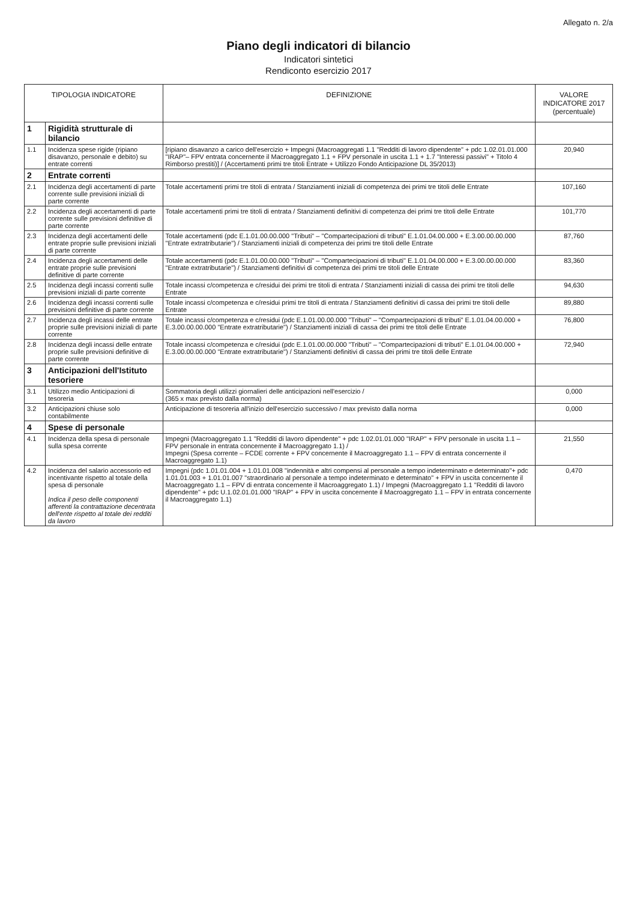Allegato n. 2/a
Piano degli indicatori di bilancio
Indicatori sintetici
Rendiconto esercizio 2017
| TIPOLOGIA INDICATORE | | DEFINIZIONE | VALORE INDICATORE 2017 (percentuale) |
| --- | --- | --- | --- |
| 1 | Rigidità strutturale di bilancio | | |
| 1.1 | Incidenza spese rigide (ripiano disavanzo, personale e debito) su entrate correnti | [ripiano disavanzo a carico dell'esercizio + Impegni (Macroaggregati 1.1 "Redditi di lavoro dipendente" + pdc 1.02.01.01.000 "IRAP"– FPV entrata concernente il Macroaggregato 1.1 + FPV personale in uscita 1.1 + 1.7 "Interessi passivi" + Titolo 4 Rimborso prestiti)] / (Accertamenti primi tre titoli Entrate + Utilizzo Fondo Anticipazione DL 35/2013) | 20,940 |
| 2 | Entrate correnti | | |
| 2.1 | Incidenza degli accertamenti di parte corrente sulle previsioni iniziali di parte corrente | Totale accertamenti primi tre titoli di entrata / Stanziamenti iniziali di competenza dei primi tre titoli delle Entrate | 107,160 |
| 2.2 | Incidenza degli accertamenti di parte corrente sulle previsioni definitive di parte corrente | Totale accertamenti primi tre titoli di entrata / Stanziamenti definitivi di competenza dei primi tre titoli delle Entrate | 101,770 |
| 2.3 | Incidenza degli accertamenti delle entrate proprie sulle previsioni iniziali di parte corrente | Totale accertamenti (pdc E.1.01.00.00.000 "Tributi" – "Compartecipazioni di tributi" E.1.01.04.00.000 + E.3.00.00.00.000 "Entrate extratributarie") / Stanziamenti iniziali di competenza dei primi tre titoli delle Entrate | 87,760 |
| 2.4 | Incidenza degli accertamenti delle entrate proprie sulle previsioni definitive di parte corrente | Totale accertamenti (pdc E.1.01.00.00.000 "Tributi" – "Compartecipazioni di tributi" E.1.01.04.00.000 + E.3.00.00.00.000 "Entrate extratributarie") / Stanziamenti definitivi di competenza dei primi tre titoli delle Entrate | 83,360 |
| 2.5 | Incidenza degli incassi correnti sulle previsioni iniziali di parte corrente | Totale incassi c/competenza e c/residui dei primi tre titoli di entrata / Stanziamenti iniziali di cassa dei primi tre titoli delle Entrate | 94,630 |
| 2.6 | Incidenza degli incassi correnti sulle previsioni definitive di parte corrente | Totale incassi c/competenza e c/residui primi tre titoli di entrata / Stanziamenti definitivi di cassa dei primi tre titoli delle Entrate | 89,880 |
| 2.7 | Incidenza degli incassi delle entrate proprie sulle previsioni iniziali di parte corrente | Totale incassi c/competenza e c/residui (pdc E.1.01.00.00.000 "Tributi" – "Compartecipazioni di tributi" E.1.01.04.00.000 + E.3.00.00.00.000 "Entrate extratributarie") / Stanziamenti iniziali di cassa dei primi tre titoli delle Entrate | 76,800 |
| 2.8 | Incidenza degli incassi delle entrate proprie sulle previsioni definitive di parte corrente | Totale incassi c/competenza e c/residui (pdc E.1.01.00.00.000 "Tributi" – "Compartecipazioni di tributi" E.1.01.04.00.000 + E.3.00.00.00.000 "Entrate extratributarie") / Stanziamenti definitivi di cassa dei primi tre titoli delle Entrate | 72,940 |
| 3 | Anticipazioni dell'Istituto tesoriere | | |
| 3.1 | Utilizzo medio Anticipazioni di tesoreria | Sommatoria degli utilizzi giornalieri delle anticipazioni nell'esercizio / (365 x max previsto dalla norma) | 0,000 |
| 3.2 | Anticipazioni chiuse solo contabilmente | Anticipazione di tesoreria all'inizio dell'esercizio successivo / max previsto dalla norma | 0,000 |
| 4 | Spese di personale | | |
| 4.1 | Incidenza della spesa di personale sulla spesa corrente | Impegni (Macroaggregato 1.1 "Redditi di lavoro dipendente" + pdc 1.02.01.01.000 "IRAP" + FPV personale in uscita 1.1 – FPV personale in entrata concernente il Macroaggregato 1.1) / Impegni (Spesa corrente – FCDE corrente + FPV concernente il Macroaggregato 1.1 – FPV di entrata concernente il Macroaggregato 1.1) | 21,550 |
| 4.2 | Incidenza del salario accessorio ed incentivante rispetto al totale della spesa di personale Indica il peso delle componenti afferenti la contrattazione decentrata dell'ente rispetto al totale dei redditi da lavoro | Impegni (pdc 1.01.01.004 + 1.01.01.008 "indennità e altri compensi al personale a tempo indeterminato e determinato"+ pdc 1.01.01.003 + 1.01.01.007 "straordinario al personale a tempo indeterminato e determinato" + FPV in uscita concernente il Macroaggregato 1.1 – FPV di entrata concernente il Macroaggregato 1.1) / Impegni (Macroaggregato 1.1 "Redditi di lavoro dipendente" + pdc U.1.02.01.01.000 "IRAP" + FPV in uscita concernente il Macroaggregato 1.1 – FPV in entrata concernente il Macroaggregato 1.1) | 0,470 |